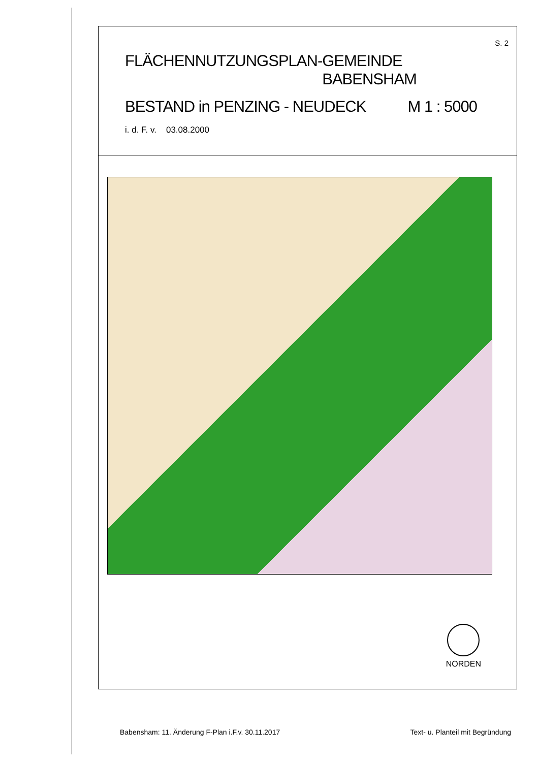S. 2
FLÄCHENNUTZUNGSPLAN - GEMEINDE BABENSHAM
BESTAND in PENZING - NEUDECK M 1 : 5000
i. d. F. v. 03.08.2000
NORDEN
Babensham: 11. Änderung F-Plan i.F.v. 30.11.2017 Text- u. Planteil mit Begründung